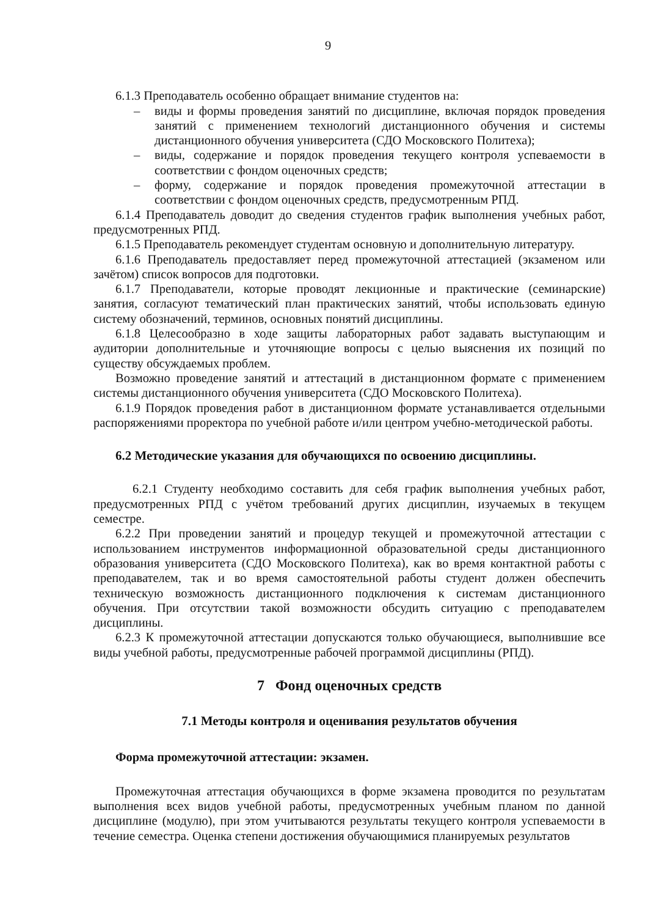9
6.1.3 Преподаватель особенно обращает внимание студентов на:
– виды и формы проведения занятий по дисциплине, включая порядок проведения занятий с применением технологий дистанционного обучения и системы дистанционного обучения университета (СДО Московского Политеха);
– виды, содержание и порядок проведения текущего контроля успеваемости в соответствии с фондом оценочных средств;
– форму, содержание и порядок проведения промежуточной аттестации в соответствии с фондом оценочных средств, предусмотренным РПД.
6.1.4 Преподаватель доводит до сведения студентов график выполнения учебных работ, предусмотренных РПД.
6.1.5 Преподаватель рекомендует студентам основную и дополнительную литературу.
6.1.6 Преподаватель предоставляет перед промежуточной аттестацией (экзаменом или зачётом) список вопросов для подготовки.
6.1.7 Преподаватели, которые проводят лекционные и практические (семинарские) занятия, согласуют тематический план практических занятий, чтобы использовать единую систему обозначений, терминов, основных понятий дисциплины.
6.1.8 Целесообразно в ходе защиты лабораторных работ задавать выступающим и аудитории дополнительные и уточняющие вопросы с целью выяснения их позиций по существу обсуждаемых проблем.
Возможно проведение занятий и аттестаций в дистанционном формате с применением системы дистанционного обучения университета (СДО Московского Политеха).
6.1.9 Порядок проведения работ в дистанционном формате устанавливается отдельными распоряжениями проректора по учебной работе и/или центром учебно-методической работы.
6.2 Методические указания для обучающихся по освоению дисциплины.
6.2.1 Студенту необходимо составить для себя график выполнения учебных работ, предусмотренных РПД с учётом требований других дисциплин, изучаемых в текущем семестре.
6.2.2 При проведении занятий и процедур текущей и промежуточной аттестации с использованием инструментов информационной образовательной среды дистанционного образования университета (СДО Московского Политеха), как во время контактной работы с преподавателем, так и во время самостоятельной работы студент должен обеспечить техническую возможность дистанционного подключения к системам дистанционного обучения. При отсутствии такой возможности обсудить ситуацию с преподавателем дисциплины.
6.2.3 К промежуточной аттестации допускаются только обучающиеся, выполнившие все виды учебной работы, предусмотренные рабочей программой дисциплины (РПД).
7 Фонд оценочных средств
7.1 Методы контроля и оценивания результатов обучения
Форма промежуточной аттестации: экзамен.
Промежуточная аттестация обучающихся в форме экзамена проводится по результатам выполнения всех видов учебной работы, предусмотренных учебным планом по данной дисциплине (модулю), при этом учитываются результаты текущего контроля успеваемости в течение семестра. Оценка степени достижения обучающимися планируемых результатов